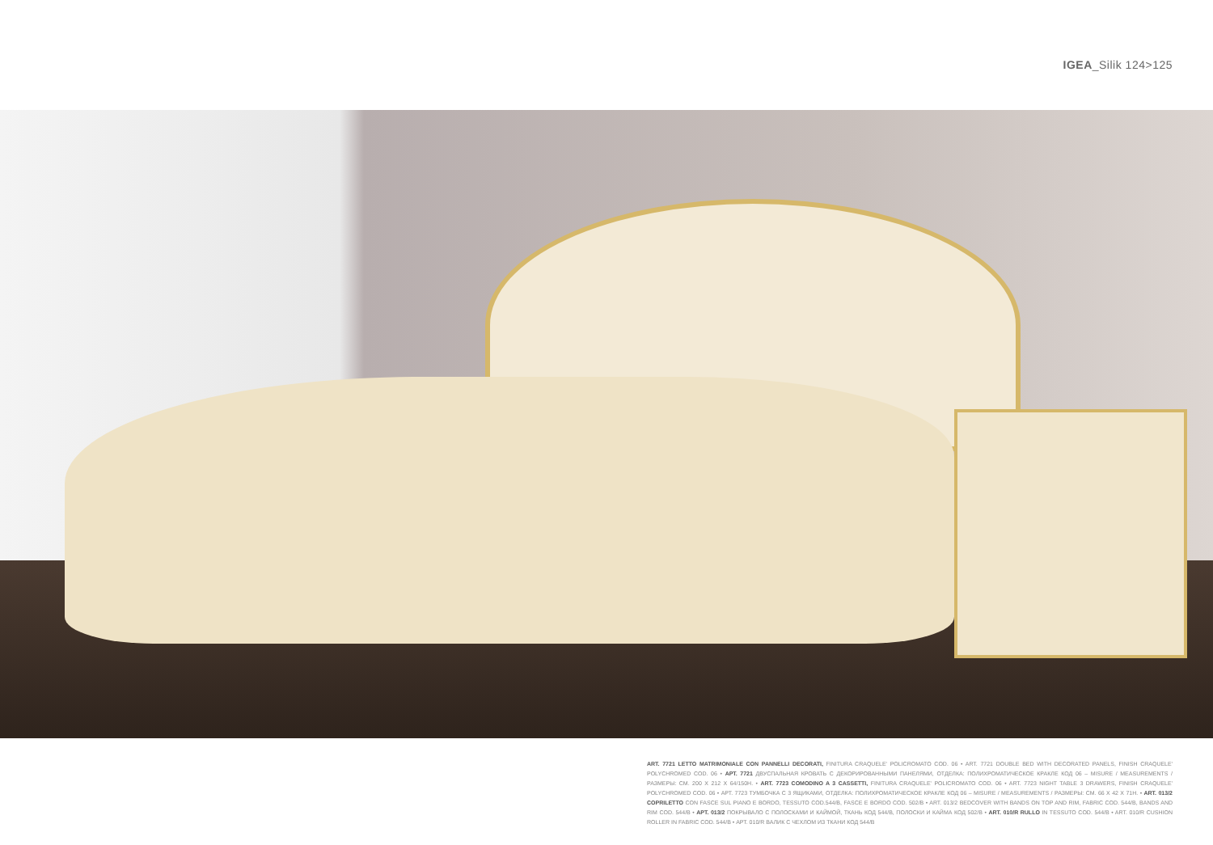IGEA_Silik 124>125
ART. 7721 LETTO MATRIMONIALE CON PANNELLI DECORATI, FINITURA CRAQUELE' POLICROMATO COD. 06 • ART. 7721 DOUBLE BED WITH DECORATED PANELS, FINISH CRAQUELE' POLYCHROMED COD. 06 • АРТ. 7721 ДВУСПАЛЬНАЯ КРОВАТЬ С ДЕКОРИРОВАННЫМИ ПАНЕЛЯМИ, ОТДЕЛКА: ПОЛИХРОМАТИЧЕСКОЕ КРАКЛЕ КОД 06 – MISURE / MEASUREMENTS / РАЗМЕРЫ: CM. 200 X 212 X 64/150H. • ART. 7723 COMODINO A 3 CASSETTI, FINITURA CRAQUELE' POLICROMATO COD. 06 • ART. 7723 NIGHT TABLE 3 DRAWERS, FINISH CRAQUELE' POLYCHROMED COD. 06 • АРТ. 7723 ТУМБОЧКА С 3 ЯЩИКАМИ, ОТДЕЛКА: ПОЛИХРОМАТИЧЕСКОЕ КРАКЛЕ КОД 06 – MISURE / MEASUREMENTS / РАЗМЕРЫ: CM. 66 X 42 X 71H. • ART. 013/2 COPRILETTO CON FASCE SUL PIANO E BORDO, TESSUTO COD.544/B, FASCE E BORDO COD. 502/B • ART. 013/2 BEDCOVER WITH BANDS ON TOP AND RIM, FABRIC COD. 544/B, BANDS AND RIM COD. 544/B • АРТ. 013/2 ПОКРЫВАЛО С ПОЛОСКАМИ И КАЙМОЙ, ТКАНЬ КОД 544/B, ПОЛОСКИ И КАЙМА КОД 502/B • ART. 010/R RULLO IN TESSUTO COD. 544/B • ART. 010/R CUSHION ROLLER IN FABRIC COD. 544/B • АРТ. 010/R ВАЛИК С ЧЕХЛОМ ИЗ ТКАНИ КОД 544/B